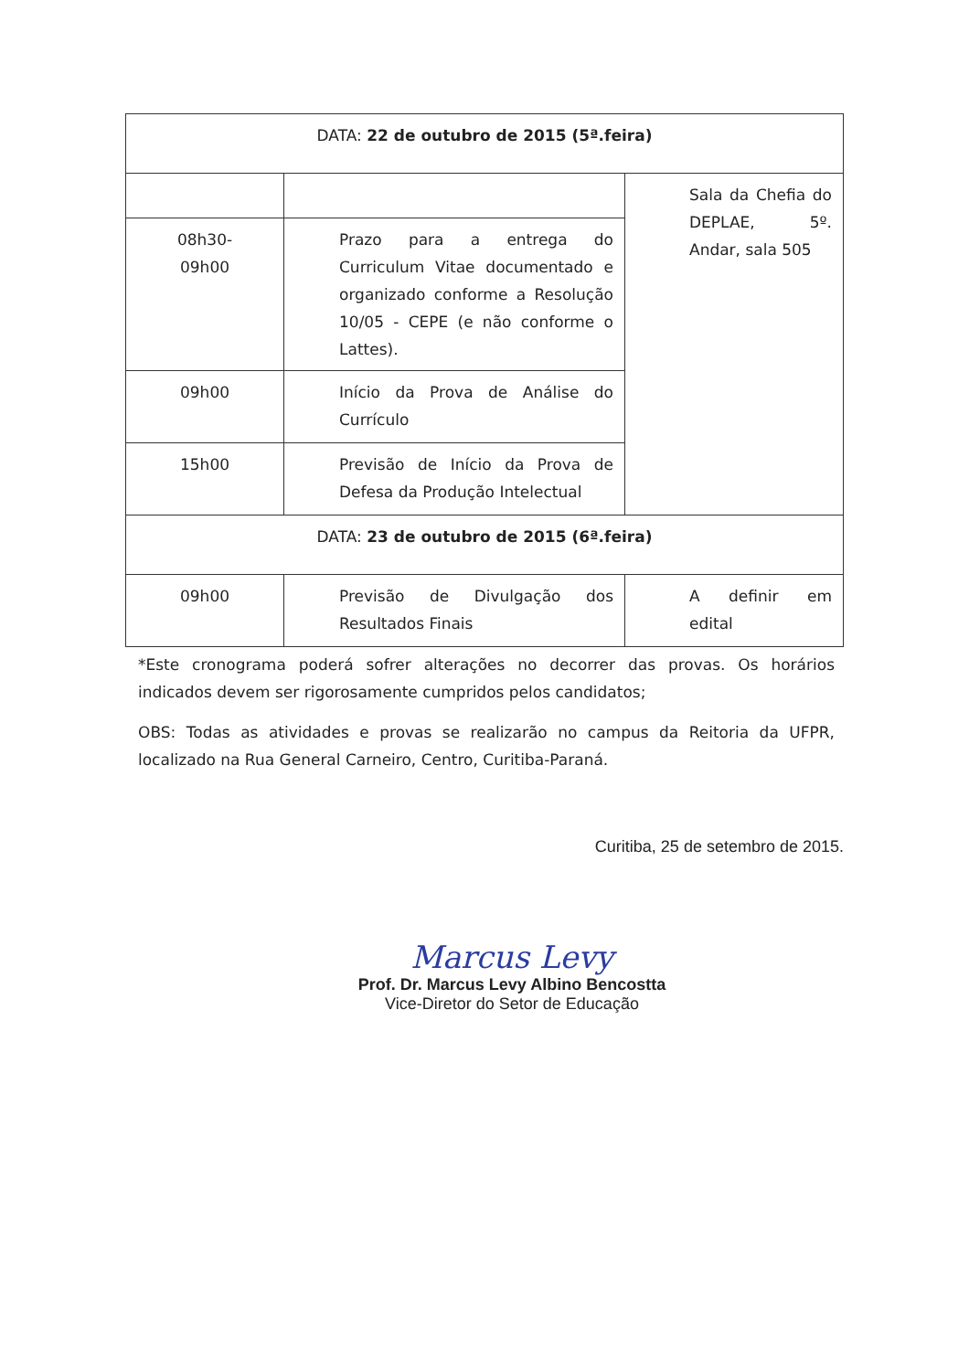| DATA: 22 de outubro de 2015 (5ª.feira) | | |
| | | Sala da Chefia do DEPLAE, 5º. Andar, sala 505 |
| 08h30- 09h00 | Prazo para a entrega do Curriculum Vitae documentado e organizado conforme a Resolução 10/05 - CEPE (e não conforme o Lattes). | |
| 09h00 | Início da Prova de Análise do Currículo | |
| 15h00 | Previsão de Início da Prova de Defesa da Produção Intelectual | |
| DATA: 23 de outubro de 2015 (6ª.feira) | | |
| 09h00 | Previsão de Divulgação dos Resultados Finais | A definir em edital |
*Este cronograma poderá sofrer alterações no decorrer das provas. Os horários indicados devem ser rigorosamente cumpridos pelos candidatos;
OBS: Todas as atividades e provas se realizarão no campus da Reitoria da UFPR, localizado na Rua General Carneiro, Centro, Curitiba-Paraná.
Curitiba, 25 de setembro de 2015.
Marcus Levy
Prof. Dr. Marcus Levy Albino Bencostta
Vice-Diretor do Setor de Educação